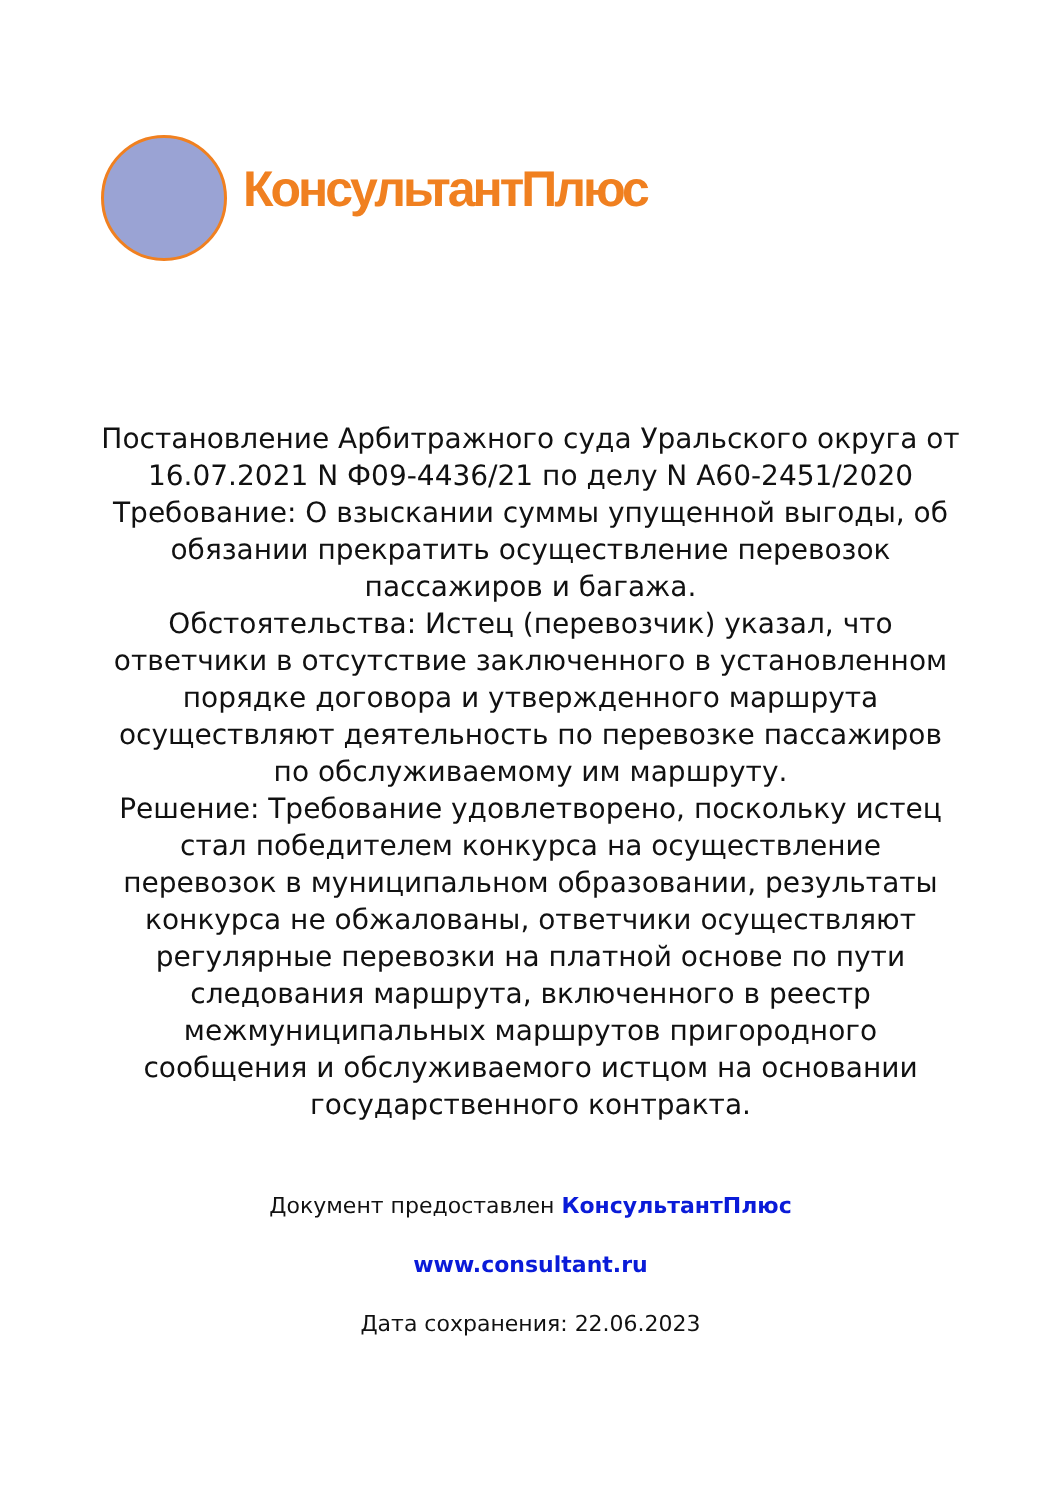КонсультантПлюс
Постановление Арбитражного суда Уральского округа от 16.07.2021 N Ф09-4436/21 по делу N А60-2451/2020
Требование: О взыскании суммы упущенной выгоды, об обязании прекратить осуществление перевозок пассажиров и багажа.
Обстоятельства: Истец (перевозчик) указал, что ответчики в отсутствие заключенного в установленном порядке договора и утвержденного маршрута осуществляют деятельность по перевозке пассажиров по обслуживаемому им маршруту.
Решение: Требование удовлетворено, поскольку истец стал победителем конкурса на осуществление перевозок в муниципальном образовании, результаты конкурса не обжалованы, ответчики осуществляют регулярные перевозки на платной основе по пути следования маршрута, включенного в реестр межмуниципальных маршрутов пригородного сообщения и обслуживаемого истцом на основании государственного контракта.
Документ предоставлен КонсультантПлюс
www.consultant.ru
Дата сохранения: 22.06.2023